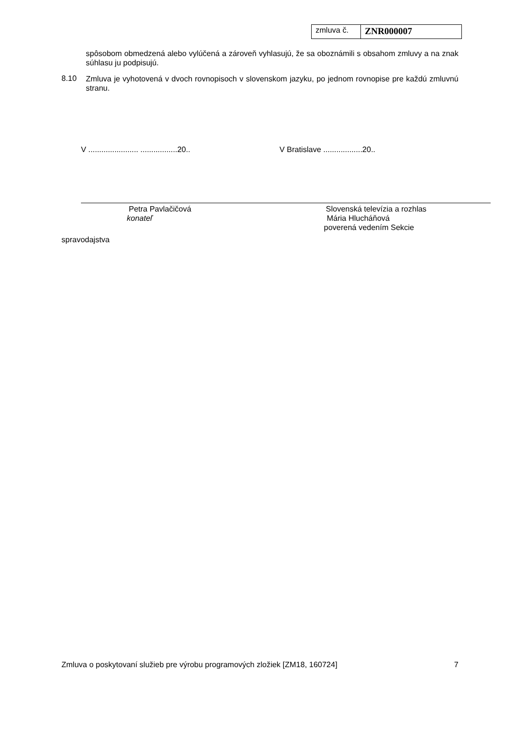zmluva č.
ZNR000007
spôsobom obmedzená alebo vylúčená a zároveň vyhlasujú, že sa oboznámili s obsahom zmluvy a na znak súhlasu ju podpisujú.
8.10
Zmluva je vyhotovená v dvoch rovnopisoch v slovenskom jazyku, po jednom rovnopise pre každú zmluvnú stranu.
V ....................... .................20..
V Bratislave ..................20..
Petra Pavlačičová
konateľ
Slovenská televízia a rozhlas
Mária Hlucháňová
poverená vedením Sekcie
spravodajstva
Zmluva o poskytovaní služieb pre výrobu programových zložiek [ZM18, 160724] 7